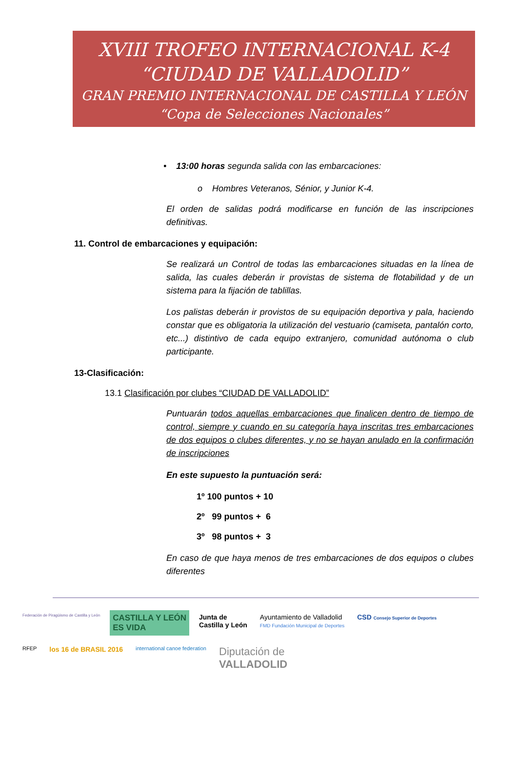XVIII TROFEO INTERNACIONAL K-4
“CIUDAD DE VALLADOLID”
GRAN PREMIO INTERNACIONAL DE CASTILLA Y LEÓN
“Copa de Selecciones Nacionales”
• 13:00 horas segunda salida con las embarcaciones:
o Hombres Veteranos, Sénior, y Junior K-4.
El orden de salidas podrá modificarse en función de las inscripciones definitivas.
11. Control de embarcaciones y equipación:
Se realizará un Control de todas las embarcaciones situadas en la línea de salida, las cuales deberán ir provistas de sistema de flotabilidad y de un sistema para la fijación de tablillas.
Los palistas deberán ir provistos de su equipación deportiva y pala, haciendo constar que es obligatoria la utilización del vestuario (camiseta, pantalón corto, etc...) distintivo de cada equipo extranjero, comunidad autónoma o club participante.
13-Clasificación:
13.1 Clasificación por clubes “CIUDAD DE VALLADOLID”
Puntuarán todos aquellas embarcaciones que finalicen dentro de tiempo de control, siempre y cuando en su categoría haya inscritas tres embarcaciones de dos equipos o clubes diferentes, y no se hayan anulado en la confirmación de inscripciones
En este supuesto la puntuación será:
1º 100 puntos + 10
2º 99 puntos + 6
3º 98 puntos + 3
En caso de que haya menos de tres embarcaciones de dos equipos o clubes diferentes
Federación de Piragüismo de Castilla y León
CASTILLA Y LEÓN
ES VIDA
Junta de
Castilla y León
Ayuntamiento de Valladolid
FMD Fundación Municipal de Deportes
CSD Consejo Superior de Deportes
RFEP
los 16 de BRASIL 2016
international canoe federation
Diputación de
VALLADOLID